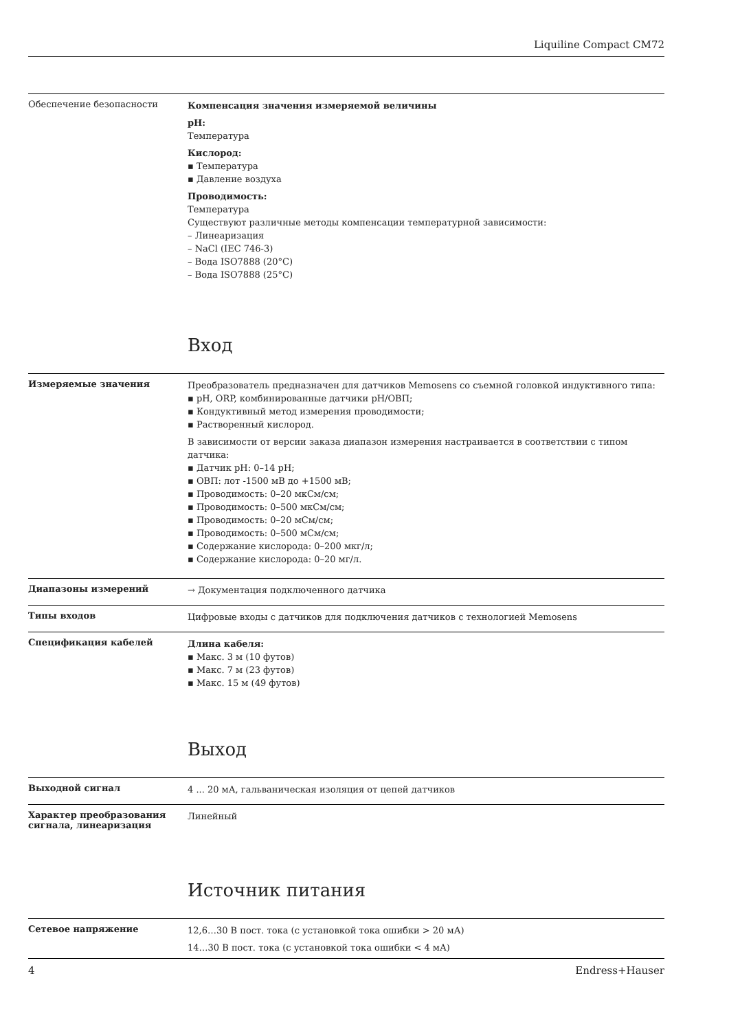Liquiline Compact CM72
Обеспечение безопасности
Компенсация значения измеряемой величины
pH:
Температура
Кислород:
▪ Температура
▪ Давление воздуха
Проводимость:
Температура
Существуют различные методы компенсации температурной зависимости:
– Линеаризация
– NaCl (IEC 746-3)
– Вода ISO7888 (20°C)
– Вода ISO7888 (25°C)
Вход
Измеряемые значения
Преобразователь предназначен для датчиков Memosens со съемной головкой индуктивного типа:
▪ pH, ORP, комбинированные датчики pH/ОВП;
▪ Кондуктивный метод измерения проводимости;
▪ Растворенный кислород.
В зависимости от версии заказа диапазон измерения настраивается в соответствии с типом датчика:
▪ Датчик pH: 0–14 pH;
▪ ОВП: лот -1500 мВ до +1500 мВ;
▪ Проводимость: 0–20 мкСм/см;
▪ Проводимость: 0–500 мкСм/см;
▪ Проводимость: 0–20 мСм/см;
▪ Проводимость: 0–500 мСм/см;
▪ Содержание кислорода: 0–200 мкг/л;
▪ Содержание кислорода: 0–20 мг/л.
Диапазоны измерений
→ Документация подключенного датчика
Типы входов
Цифровые входы с датчиков для подключения датчиков с технологией Memosens
Спецификация кабелей
Длина кабеля:
▪ Макс. 3 м (10 футов)
▪ Макс. 7 м (23 футов)
▪ Макс. 15 м (49 футов)
Выход
Выходной сигнал
4 ... 20 мА, гальваническая изоляция от цепей датчиков
Характер преобразования сигнала, линеаризация
Линейный
Источник питания
Сетевое напряжение
12,6…30 В пост. тока (с установкой тока ошибки > 20 мА)
14…30 В пост. тока (с установкой тока ошибки < 4 мА)
4 Endress+Hauser